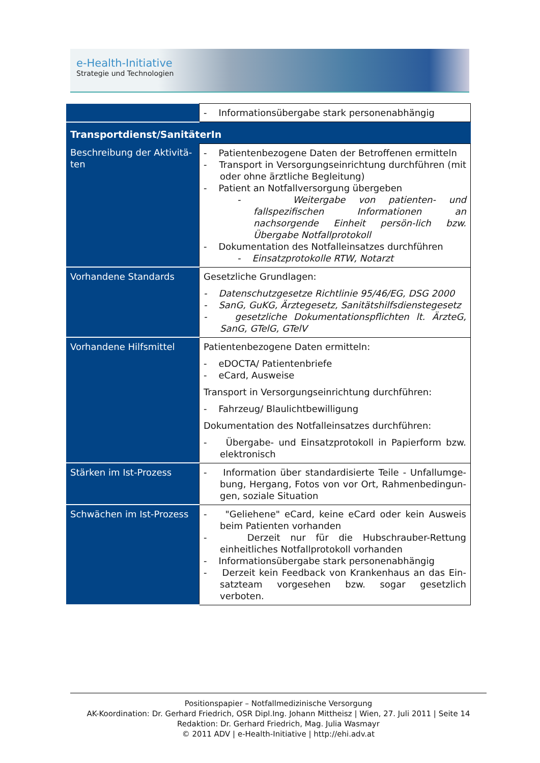e-Health-Initiative
Strategie und Technologien
| | - Informationsübergabe stark personenabhängig |
| Transportdienst/SanitäterIn | |
| Beschreibung der Aktivitä-ten | - Patientenbezogene Daten der Betroffenen ermitteln - Transport in Versorgungseinrichtung durchführen (mit oder ohne ärztliche Begleitung) - Patient an Notfallversorgung übergeben - Weitergabe von patienten- und fallspezifischen Informationen an nachsorgende Einheit persön-lich bzw. Übergabe Notfallprotokoll - Dokumentation des Notfalleinsatzes durchführen - Einsatzprotokolle RTW, Notarzt |
| Vorhandene Standards | Gesetzliche Grundlagen: - Datenschutzgesetze Richtlinie 95/46/EG, DSG 2000 - SanG, GuKG, Ärztegesetz, Sanitätshilfsdienstegesetz - gesetzliche Dokumentationspflichten lt. ÄrzteG, SanG, GTelG, GTelV |
| Vorhandene Hilfsmittel | Patientenbezogene Daten ermitteln: - eDOCTA/ Patientenbriefe - eCard, Ausweise Transport in Versorgungseinrichtung durchführen: - Fahrzeug/ Blaulichtbewilligung Dokumentation des Notfalleinsatzes durchführen: - Übergabe- und Einsatzprotokoll in Papierform bzw. elektronisch |
| Stärken im Ist-Prozess | - Information über standardisierte Teile - Unfallumge-bung, Hergang, Fotos von vor Ort, Rahmenbedingun-gen, soziale Situation |
| Schwächen im Ist-Prozess | - "Geliehene" eCard, keine eCard oder kein Ausweis beim Patienten vorhanden - Derzeit nur für die Hubschrauber-Rettung einheitliches Notfallprotokoll vorhanden - Informationsübergabe stark personenabhängig - Derzeit kein Feedback von Krankenhaus an das Ein-satzteam vorgesehen bzw. sogar gesetzlich verboten. |
Positionspapier – Notfallmedizinische Versorgung
AK-Koordination: Dr. Gerhard Friedrich, OSR Dipl.Ing. Johann Mittheisz | Wien, 27. Juli 2011 | Seite 14
Redaktion: Dr. Gerhard Friedrich, Mag. Julia Wasmayr
© 2011 ADV | e-Health-Initiative | http://ehi.adv.at